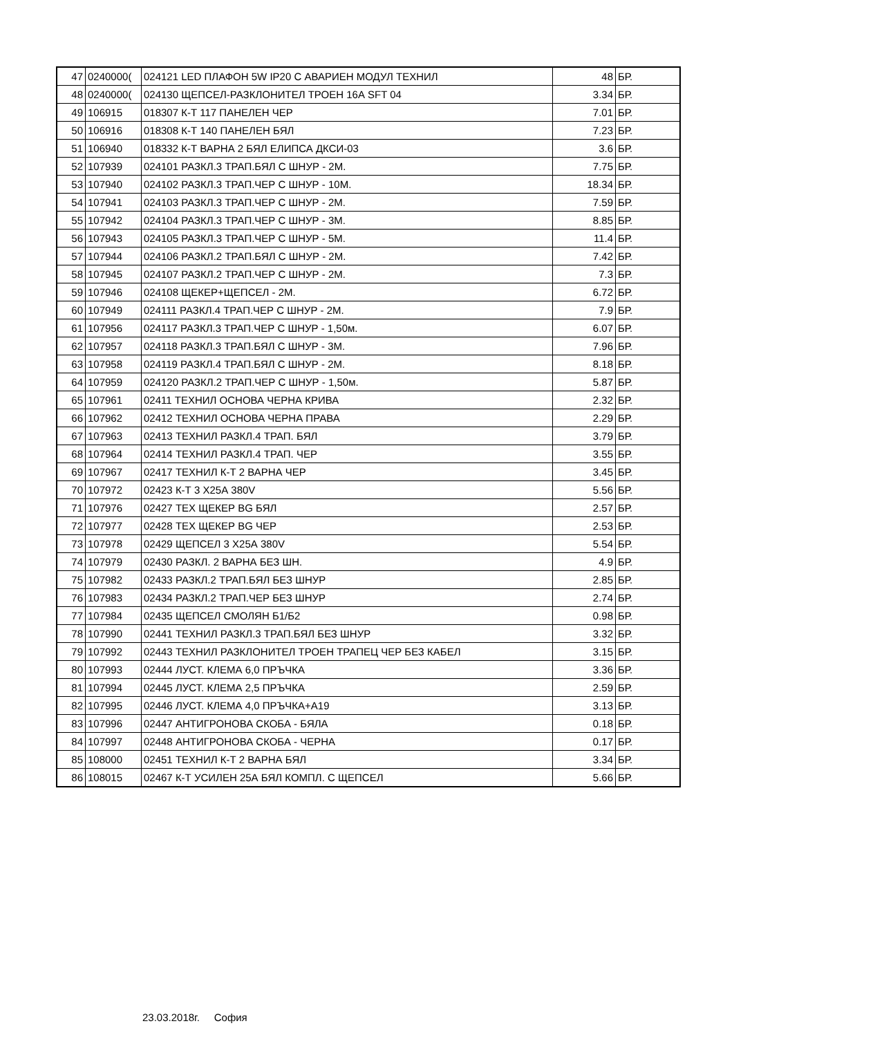| 47 | 0240000( | 024121 LED ПЛАФОН 5W IP20 С АВАРИЕН МОДУЛ ТЕХНИЛ | 48 | БР. |
| 48 | 0240000( | 024130 ЩЕПСЕЛ-РАЗКЛОНИТЕЛ ТРОЕН 16А SFT 04 | 3.34 | БР. |
| 49 | 106915 | 018307 К-Т 117 ПАНЕЛЕН ЧЕР | 7.01 | БР. |
| 50 | 106916 | 018308 К-Т 140 ПАНЕЛЕН БЯЛ | 7.23 | БР. |
| 51 | 106940 | 018332 К-Т ВАРНА 2 БЯЛ ЕЛИПСА ДКСИ-03 | 3.6 | БР. |
| 52 | 107939 | 024101 РАЗКЛ.3 ТРАП.БЯЛ С ШНУР - 2М. | 7.75 | БР. |
| 53 | 107940 | 024102 РАЗКЛ.3 ТРАП.ЧЕР С ШНУР - 10М. | 18.34 | БР. |
| 54 | 107941 | 024103 РАЗКЛ.3 ТРАП.ЧЕР С ШНУР - 2М. | 7.59 | БР. |
| 55 | 107942 | 024104 РАЗКЛ.3 ТРАП.ЧЕР С ШНУР - 3М. | 8.85 | БР. |
| 56 | 107943 | 024105 РАЗКЛ.3 ТРАП.ЧЕР С ШНУР - 5М. | 11.4 | БР. |
| 57 | 107944 | 024106 РАЗКЛ.2 ТРАП.БЯЛ С ШНУР - 2М. | 7.42 | БР. |
| 58 | 107945 | 024107 РАЗКЛ.2 ТРАП.ЧЕР С ШНУР - 2М. | 7.3 | БР. |
| 59 | 107946 | 024108 ЩЕКЕР+ЩЕПСЕЛ - 2М. | 6.72 | БР. |
| 60 | 107949 | 024111 РАЗКЛ.4 ТРАП.ЧЕР С ШНУР - 2М. | 7.9 | БР. |
| 61 | 107956 | 024117 РАЗКЛ.3 ТРАП.ЧЕР С ШНУР - 1,50м. | 6.07 | БР. |
| 62 | 107957 | 024118 РАЗКЛ.3 ТРАП.БЯЛ С ШНУР - 3М. | 7.96 | БР. |
| 63 | 107958 | 024119 РАЗКЛ.4 ТРАП.БЯЛ С ШНУР - 2М. | 8.18 | БР. |
| 64 | 107959 | 024120 РАЗКЛ.2 ТРАП.ЧЕР С ШНУР - 1,50м. | 5.87 | БР. |
| 65 | 107961 | 02411 ТЕХНИЛ ОСНОВА ЧЕРНА КРИВА | 2.32 | БР. |
| 66 | 107962 | 02412 ТЕХНИЛ ОСНОВА ЧЕРНА ПРАВА | 2.29 | БР. |
| 67 | 107963 | 02413 ТЕХНИЛ РАЗКЛ.4 ТРАП. БЯЛ | 3.79 | БР. |
| 68 | 107964 | 02414 ТЕХНИЛ РАЗКЛ.4 ТРАП. ЧЕР | 3.55 | БР. |
| 69 | 107967 | 02417 ТЕХНИЛ К-Т 2 ВАРНА ЧЕР | 3.45 | БР. |
| 70 | 107972 | 02423 К-Т 3 Х25А 380V | 5.56 | БР. |
| 71 | 107976 | 02427 ТЕХ ЩЕКЕР BG БЯЛ | 2.57 | БР. |
| 72 | 107977 | 02428 ТЕХ ЩЕКЕР BG ЧЕР | 2.53 | БР. |
| 73 | 107978 | 02429 ЩЕПСЕЛ 3 Х25А 380V | 5.54 | БР. |
| 74 | 107979 | 02430 РАЗКЛ. 2 ВАРНА БЕЗ ШН. | 4.9 | БР. |
| 75 | 107982 | 02433 РАЗКЛ.2 ТРАП.БЯЛ БЕЗ ШНУР | 2.85 | БР. |
| 76 | 107983 | 02434 РАЗКЛ.2 ТРАП.ЧЕР БЕЗ ШНУР | 2.74 | БР. |
| 77 | 107984 | 02435 ЩЕПСЕЛ СМОЛЯН Б1/Б2 | 0.98 | БР. |
| 78 | 107990 | 02441 ТЕХНИЛ РАЗКЛ.3 ТРАП.БЯЛ БЕЗ ШНУР | 3.32 | БР. |
| 79 | 107992 | 02443 ТЕХНИЛ РАЗКЛОНИТЕЛ ТРОЕН ТРАПЕЦ ЧЕР БЕЗ КАБЕЛ | 3.15 | БР. |
| 80 | 107993 | 02444 ЛУСТ. КЛЕМА 6,0 ПРЪЧКА | 3.36 | БР. |
| 81 | 107994 | 02445 ЛУСТ. КЛЕМА 2,5 ПРЪЧКА | 2.59 | БР. |
| 82 | 107995 | 02446 ЛУСТ. КЛЕМА 4,0 ПРЪЧКА+А19 | 3.13 | БР. |
| 83 | 107996 | 02447 АНТИГРОНОВА СКОБА - БЯЛА | 0.18 | БР. |
| 84 | 107997 | 02448 АНТИГРОНОВА СКОБА - ЧЕРНА | 0.17 | БР. |
| 85 | 108000 | 02451 ТЕХНИЛ К-Т 2 ВАРНА БЯЛ | 3.34 | БР. |
| 86 | 108015 | 02467 К-Т УСИЛЕН 25А БЯЛ КОМПЛ. С ЩЕПСЕЛ | 5.66 | БР. |
23.03.2018г. София